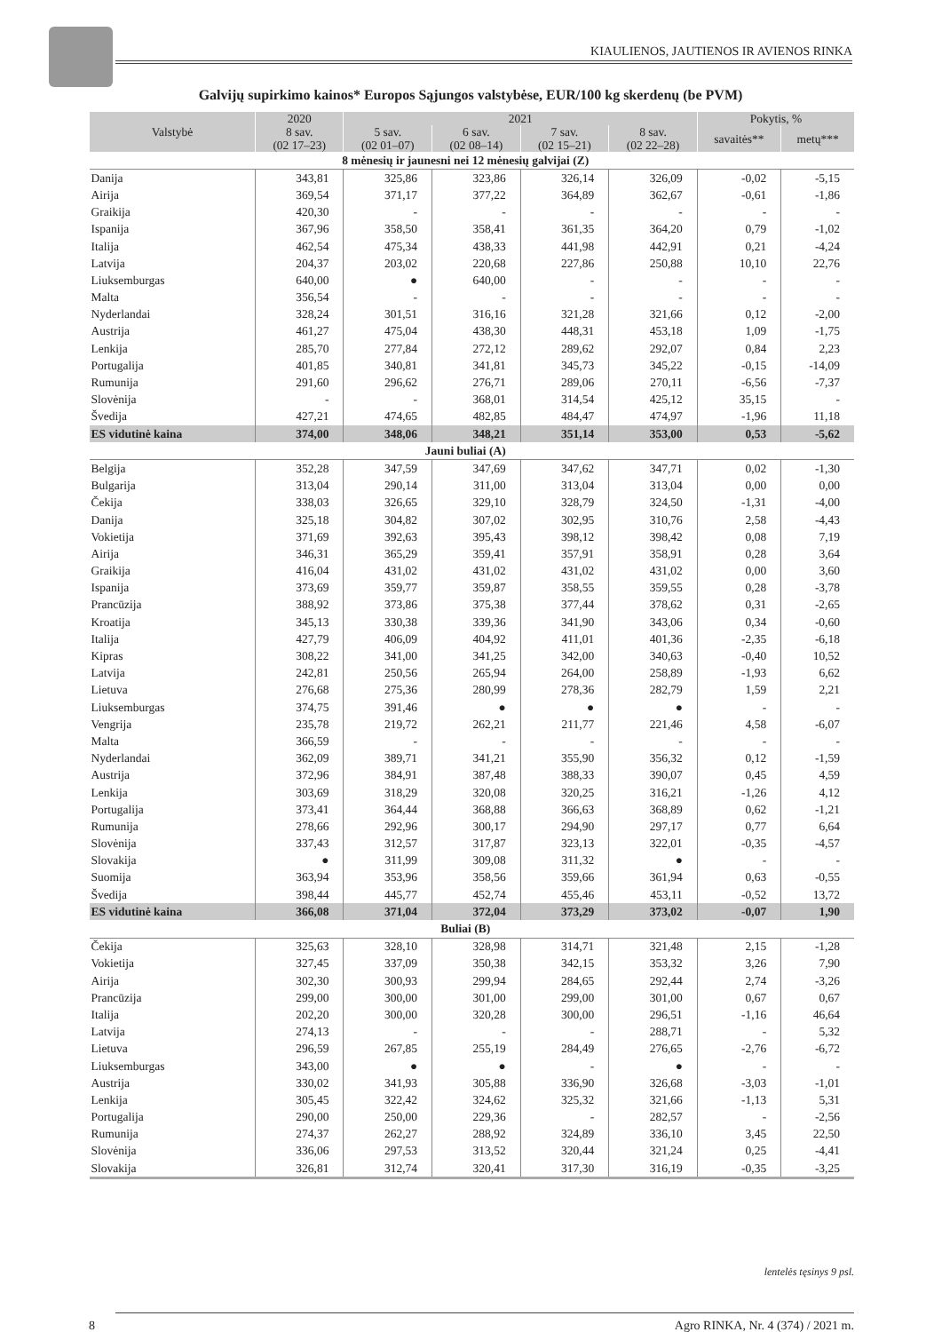KIAULIENOS, JAUTIENOS IR AVIENOS RINKA
Galvijų supirkimo kainos* Europos Sąjungos valstybėse, EUR/100 kg skerdenų (be PVM)
| Valstybė | 2020 | 2021 | | | | Pokytis, % | |
| --- | --- | --- | --- | --- | --- | --- | --- |
| | 8 sav. (02 17–23) | 5 sav. (02 01–07) | 6 sav. (02 08–14) | 7 sav. (02 15–21) | 8 sav. (02 22–28) | savaitės** | metų*** |
| 8 mėnesių ir jaunesni nei 12 mėnesių galvijai (Z) | | | | | | | |
| Danija | 343,81 | 325,86 | 323,86 | 326,14 | 326,09 | -0,02 | -5,15 |
| Airija | 369,54 | 371,17 | 377,22 | 364,89 | 362,67 | -0,61 | -1,86 |
| Graikija | 420,30 | - | - | - | - | - | - |
| Ispanija | 367,96 | 358,50 | 358,41 | 361,35 | 364,20 | 0,79 | -1,02 |
| Italija | 462,54 | 475,34 | 438,33 | 441,98 | 442,91 | 0,21 | -4,24 |
| Latvija | 204,37 | 203,02 | 220,68 | 227,86 | 250,88 | 10,10 | 22,76 |
| Liuksemburgas | 640,00 | ● | 640,00 | - | - | - | - |
| Malta | 356,54 | - | - | - | - | - | - |
| Nyderlandai | 328,24 | 301,51 | 316,16 | 321,28 | 321,66 | 0,12 | -2,00 |
| Austrija | 461,27 | 475,04 | 438,30 | 448,31 | 453,18 | 1,09 | -1,75 |
| Lenkija | 285,70 | 277,84 | 272,12 | 289,62 | 292,07 | 0,84 | 2,23 |
| Portugalija | 401,85 | 340,81 | 341,81 | 345,73 | 345,22 | -0,15 | -14,09 |
| Rumunija | 291,60 | 296,62 | 276,71 | 289,06 | 270,11 | -6,56 | -7,37 |
| Slovėnija | - | - | 368,01 | 314,54 | 425,12 | 35,15 | - |
| Švedija | 427,21 | 474,65 | 482,85 | 484,47 | 474,97 | -1,96 | 11,18 |
| ES vidutinė kaina | 374,00 | 348,06 | 348,21 | 351,14 | 353,00 | 0,53 | -5,62 |
| Jauni buliai (A) | | | | | | | |
| Belgija | 352,28 | 347,59 | 347,69 | 347,62 | 347,71 | 0,02 | -1,30 |
| Bulgarija | 313,04 | 290,14 | 311,00 | 313,04 | 313,04 | 0,00 | 0,00 |
| Čekija | 338,03 | 326,65 | 329,10 | 328,79 | 324,50 | -1,31 | -4,00 |
| Danija | 325,18 | 304,82 | 307,02 | 302,95 | 310,76 | 2,58 | -4,43 |
| Vokietija | 371,69 | 392,63 | 395,43 | 398,12 | 398,42 | 0,08 | 7,19 |
| Airija | 346,31 | 365,29 | 359,41 | 357,91 | 358,91 | 0,28 | 3,64 |
| Graikija | 416,04 | 431,02 | 431,02 | 431,02 | 431,02 | 0,00 | 3,60 |
| Ispanija | 373,69 | 359,77 | 359,87 | 358,55 | 359,55 | 0,28 | -3,78 |
| Prancūzija | 388,92 | 373,86 | 375,38 | 377,44 | 378,62 | 0,31 | -2,65 |
| Kroatija | 345,13 | 330,38 | 339,36 | 341,90 | 343,06 | 0,34 | -0,60 |
| Italija | 427,79 | 406,09 | 404,92 | 411,01 | 401,36 | -2,35 | -6,18 |
| Kipras | 308,22 | 341,00 | 341,25 | 342,00 | 340,63 | -0,40 | 10,52 |
| Latvija | 242,81 | 250,56 | 265,94 | 264,00 | 258,89 | -1,93 | 6,62 |
| Lietuva | 276,68 | 275,36 | 280,99 | 278,36 | 282,79 | 1,59 | 2,21 |
| Liuksemburgas | 374,75 | 391,46 | ● | ● | ● | - | - |
| Vengrija | 235,78 | 219,72 | 262,21 | 211,77 | 221,46 | 4,58 | -6,07 |
| Malta | 366,59 | - | - | - | - | - | - |
| Nyderlandai | 362,09 | 389,71 | 341,21 | 355,90 | 356,32 | 0,12 | -1,59 |
| Austrija | 372,96 | 384,91 | 387,48 | 388,33 | 390,07 | 0,45 | 4,59 |
| Lenkija | 303,69 | 318,29 | 320,08 | 320,25 | 316,21 | -1,26 | 4,12 |
| Portugalija | 373,41 | 364,44 | 368,88 | 366,63 | 368,89 | 0,62 | -1,21 |
| Rumunija | 278,66 | 292,96 | 300,17 | 294,90 | 297,17 | 0,77 | 6,64 |
| Slovėnija | 337,43 | 312,57 | 317,87 | 323,13 | 322,01 | -0,35 | -4,57 |
| Slovakija | ● | 311,99 | 309,08 | 311,32 | ● | - | - |
| Suomija | 363,94 | 353,96 | 358,56 | 359,66 | 361,94 | 0,63 | -0,55 |
| Švedija | 398,44 | 445,77 | 452,74 | 455,46 | 453,11 | -0,52 | 13,72 |
| ES vidutinė kaina | 366,08 | 371,04 | 372,04 | 373,29 | 373,02 | -0,07 | 1,90 |
| Buliai (B) | | | | | | | |
| Čekija | 325,63 | 328,10 | 328,98 | 314,71 | 321,48 | 2,15 | -1,28 |
| Vokietija | 327,45 | 337,09 | 350,38 | 342,15 | 353,32 | 3,26 | 7,90 |
| Airija | 302,30 | 300,93 | 299,94 | 284,65 | 292,44 | 2,74 | -3,26 |
| Prancūzija | 299,00 | 300,00 | 301,00 | 299,00 | 301,00 | 0,67 | 0,67 |
| Italija | 202,20 | 300,00 | 320,28 | 300,00 | 296,51 | -1,16 | 46,64 |
| Latvija | 274,13 | - | - | - | 288,71 | - | 5,32 |
| Lietuva | 296,59 | 267,85 | 255,19 | 284,49 | 276,65 | -2,76 | -6,72 |
| Liuksemburgas | 343,00 | ● | ● | - | ● | - | - |
| Austrija | 330,02 | 341,93 | 305,88 | 336,90 | 326,68 | -3,03 | -1,01 |
| Lenkija | 305,45 | 322,42 | 324,62 | 325,32 | 321,66 | -1,13 | 5,31 |
| Portugalija | 290,00 | 250,00 | 229,36 | - | 282,57 | - | -2,56 |
| Rumunija | 274,37 | 262,27 | 288,92 | 324,89 | 336,10 | 3,45 | 22,50 |
| Slovėnija | 336,06 | 297,53 | 313,52 | 320,44 | 321,24 | 0,25 | -4,41 |
| Slovakija | 326,81 | 312,74 | 320,41 | 317,30 | 316,19 | -0,35 | -3,25 |
lentelės tęsinys 9 psl.
8 Agro RINKA, Nr. 4 (374) / 2021 m.